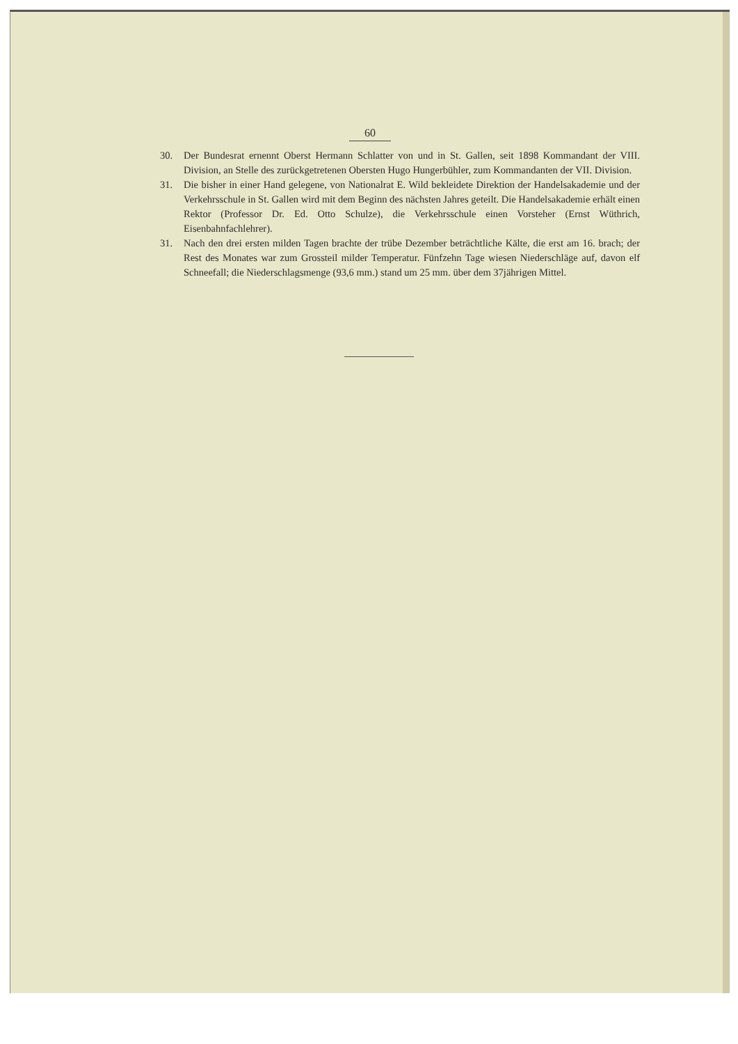60
30. Der Bundesrat ernennt Oberst Hermann Schlatter von und in St. Gallen, seit 1898 Kommandant der VIII. Division, an Stelle des zurückgetretenen Obersten Hugo Hungerbühler, zum Kommandanten der VII. Division.
31. Die bisher in einer Hand gelegene, von Nationalrat E. Wild bekleidete Direktion der Handelsakademie und der Verkehrsschule in St. Gallen wird mit dem Beginn des nächsten Jahres geteilt. Die Handelsakademie erhält einen Rektor (Professor Dr. Ed. Otto Schulze), die Verkehrsschule einen Vorsteher (Ernst Wüthrich, Eisenbahnfachlehrer).
31. Nach den drei ersten milden Tagen brachte der trübe Dezember beträchtliche Kälte, die erst am 16. brach; der Rest des Monates war zum Grossteil milder Temperatur. Fünfzehn Tage wiesen Niederschläge auf, davon elf Schneefall; die Niederschlagsmenge (93,6 mm.) stand um 25 mm. über dem 37jährigen Mittel.